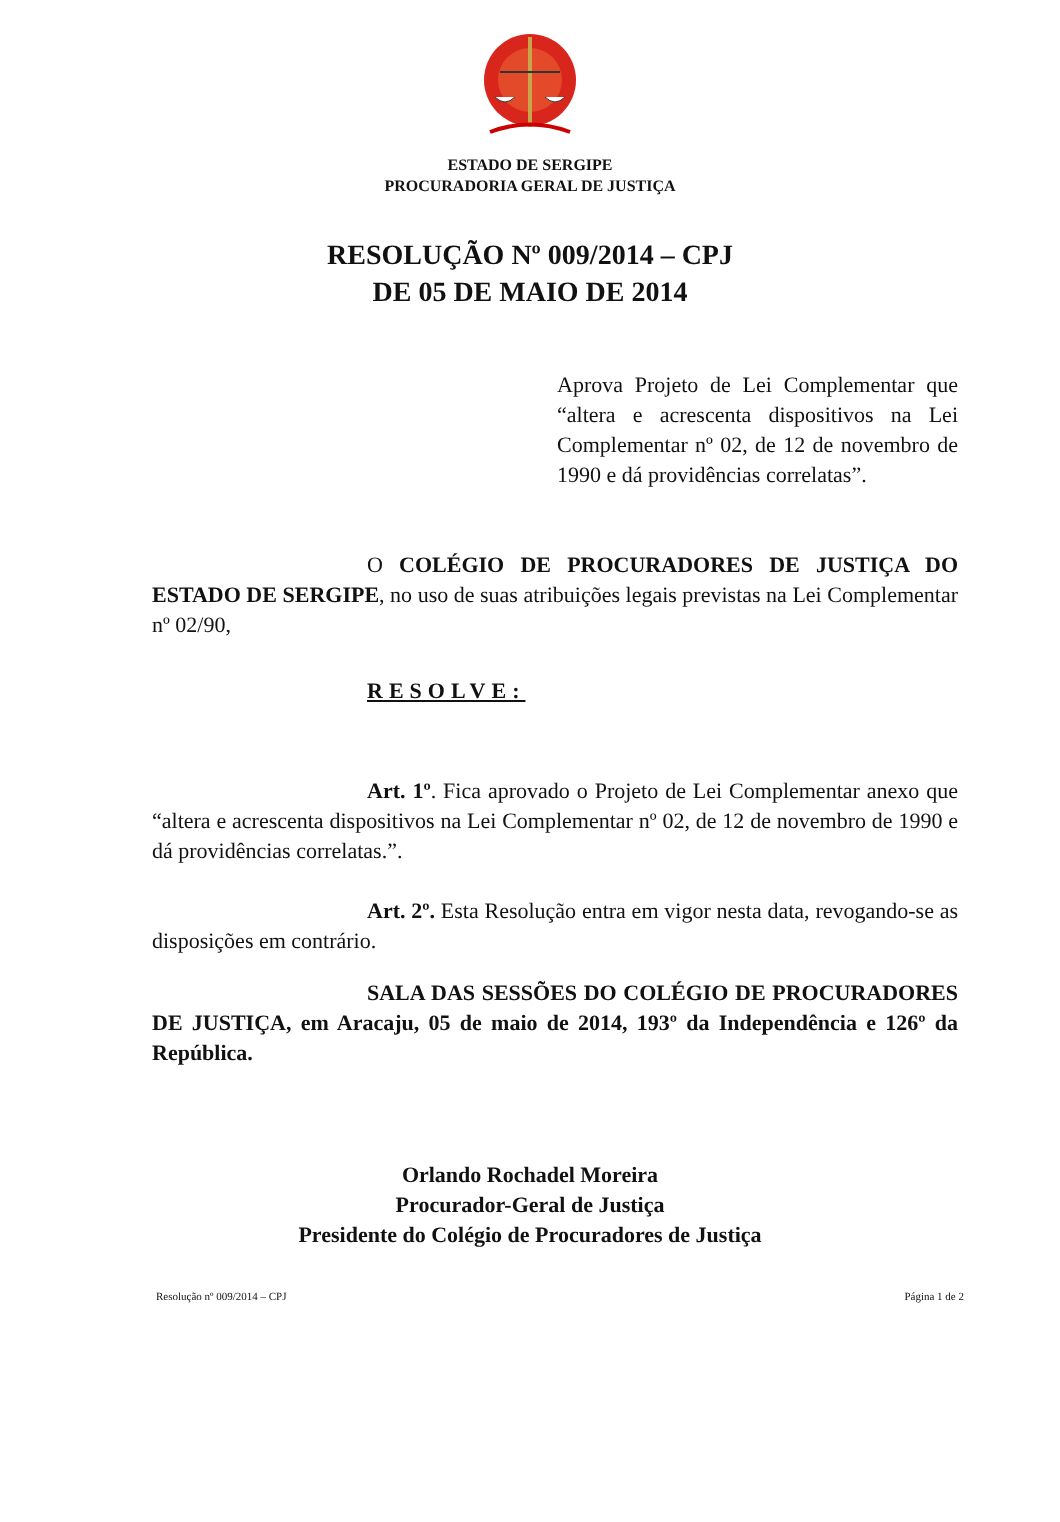ESTADO DE SERGIPE
PROCURADORIA GERAL DE JUSTIÇA
RESOLUÇÃO Nº 009/2014 – CPJ
DE 05 DE MAIO DE 2014
Aprova Projeto de Lei Complementar que “altera e acrescenta dispositivos na Lei Complementar nº 02, de 12 de novembro de 1990 e dá providências correlatas”.
O COLÉGIO DE PROCURADORES DE JUSTIÇA DO ESTADO DE SERGIPE, no uso de suas atribuições legais previstas na Lei Complementar nº 02/90,
RESOLVE:
Art. 1º. Fica aprovado o Projeto de Lei Complementar anexo que “altera e acrescenta dispositivos na Lei Complementar nº 02, de 12 de novembro de 1990 e dá providências correlatas.”.
Art. 2º. Esta Resolução entra em vigor nesta data, revogando-se as disposições em contrário.
SALA DAS SESSÕES DO COLÉGIO DE PROCURADORES DE JUSTIÇA, em Aracaju, 05 de maio de 2014, 193º da Independência e 126º da República.
Orlando Rochadel Moreira
Procurador-Geral de Justiça
Presidente do Colégio de Procuradores de Justiça
Resolução nº 009/2014 – CPJ Página 1 de 2